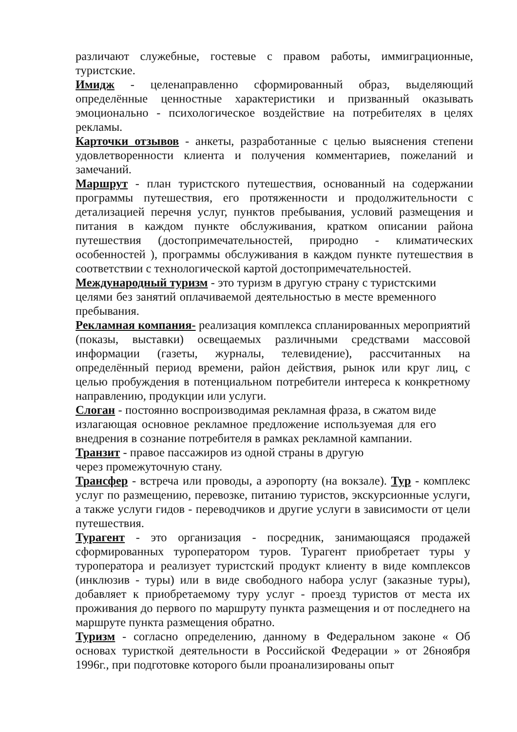различают служебные, гостевые с правом работы, иммиграционные, туристские.
Имидж - целенаправленно сформированный образ, выделяющий определённые ценностные характеристики и призванный оказывать эмоционально - психологическое воздействие на потребителях в целях рекламы.
Карточки отзывов - анкеты, разработанные с целью выяснения степени удовлетворенности клиента и получения комментариев, пожеланий и замечаний.
Маршрут - план туристского путешествия, основанный на содержании программы путешествия, его протяженности и продолжительности с детализацией перечня услуг, пунктов пребывания, условий размещения и питания в каждом пункте обслуживания, кратком описании района путешествия (достопримечательностей, природно - климатических особенностей ), программы обслуживания в каждом пункте путешествия в соответствии с технологической картой достопримечательностей.
Международный туризм - это туризм в другую страну с туристскими целями без занятий оплачиваемой деятельностью в месте временного пребывания.
Рекламная компания- реализация комплекса спланированных мероприятий (показы, выставки) освещаемых различными средствами массовой информации (газеты, журналы, телевидение), рассчитанных на определённый период времени, район действия, рынок или круг лиц, с целью пробуждения в потенциальном потребители интереса к конкретному направлению, продукции или услуги.
Слоган - постоянно воспроизводимая рекламная фраза, в сжатом виде излагающая основное рекламное предложение используемая для его внедрения в сознание потребителя в рамках рекламной кампании.
Транзит - правое пассажиров из одной страны в другую
через промежуточную стану.
Трансфер - встреча или проводы, а аэропорту (на вокзале). Тур - комплекс услуг по размещению, перевозке, питанию туристов, экскурсионные услуги, а также услуги гидов - переводчиков и другие услуги в зависимости от цели путешествия.
Турагент - это организация - посредник, занимающаяся продажей сформированных туроператором туров. Турагент приобретает туры у туроператора и реализует туристский продукт клиенту в виде комплексов (инклюзив - туры) или в виде свободного набора услуг (заказные туры), добавляет к приобретаемому туру услуг - проезд туристов от места их проживания до первого по маршруту пункта размещения и от последнего на маршруте пункта размещения обратно.
Туризм - согласно определению, данному в Федеральном законе « Об основах туристкой деятельности в Российской Федерации » от 26ноября 1996г., при подготовке которого были проанализированы опыт